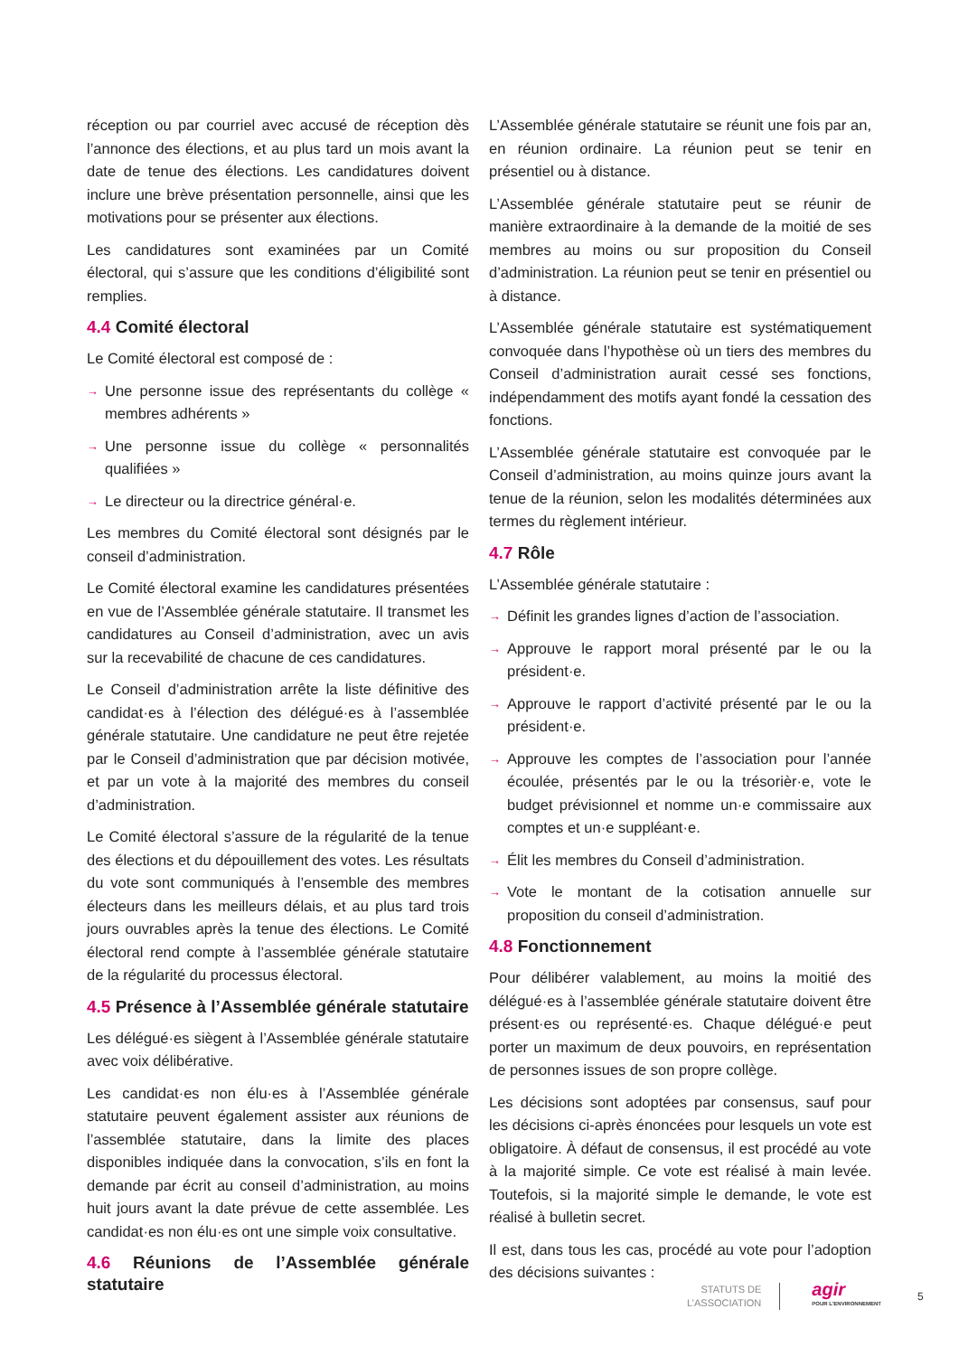réception ou par courriel avec accusé de réception dès l’annonce des élections, et au plus tard un mois avant la date de tenue des élections. Les candidatures doivent inclure une brève présentation personnelle, ainsi que les motivations pour se présenter aux élections.
Les candidatures sont examinées par un Comité électoral, qui s’assure que les conditions d’éligibilité sont remplies.
4.4 Comité électoral
Le Comité électoral est composé de :
→ Une personne issue des représentants du collège « membres adhérents »
→ Une personne issue du collège « personnalités qualifiées »
→ Le directeur ou la directrice général·e.
Les membres du Comité électoral sont désignés par le conseil d’administration.
Le Comité électoral examine les candidatures présentées en vue de l’Assemblée générale statutaire. Il transmet les candidatures au Conseil d’administration, avec un avis sur la recevabilité de chacune de ces candidatures.
Le Conseil d’administration arrête la liste définitive des candidat·es à l’élection des délégué·es à l’assemblée générale statutaire. Une candidature ne peut être rejetée par le Conseil d’administration que par décision motivée, et par un vote à la majorité des membres du conseil d’administration.
Le Comité électoral s’assure de la régularité de la tenue des élections et du dépouillement des votes. Les résultats du vote sont communiqués à l’ensemble des membres électeurs dans les meilleurs délais, et au plus tard trois jours ouvrables après la tenue des élections. Le Comité électoral rend compte à l’assemblée générale statutaire de la régularité du processus électoral.
4.5 Présence à l’Assemblée générale statutaire
Les délégué·es siègent à l’Assemblée générale statutaire avec voix délibérative.
Les candidat·es non élu·es à l’Assemblée générale statutaire peuvent également assister aux réunions de l’assemblée statutaire, dans la limite des places disponibles indiquée dans la convocation, s’ils en font la demande par écrit au conseil d’administration, au moins huit jours avant la date prévue de cette assemblée. Les candidat·es non élu·es ont une simple voix consultative.
4.6 Réunions de l’Assemblée générale statutaire
L’Assemblée générale statutaire se réunit une fois par an, en réunion ordinaire. La réunion peut se tenir en présentiel ou à distance.
L’Assemblée générale statutaire peut se réunir de manière extraordinaire à la demande de la moitié de ses membres au moins ou sur proposition du Conseil d’administration. La réunion peut se tenir en présentiel ou à distance.
L’Assemblée générale statutaire est systématiquement convoquée dans l’hypothèse où un tiers des membres du Conseil d’administration aurait cessé ses fonctions, indépendamment des motifs ayant fondé la cessation des fonctions.
L’Assemblée générale statutaire est convoquée par le Conseil d’administration, au moins quinze jours avant la tenue de la réunion, selon les modalités déterminées aux termes du règlement intérieur.
4.7 Rôle
L’Assemblée générale statutaire :
→ Définit les grandes lignes d’action de l’association.
→ Approuve le rapport moral présenté par le ou la président·e.
→ Approuve le rapport d’activité présenté par le ou la président·e.
→ Approuve les comptes de l’association pour l’année écoulée, présentés par le ou la trésorièr·e, vote le budget prévisionnel et nomme un·e commissaire aux comptes et un·e suppléant·e.
→ Élit les membres du Conseil d’administration.
→ Vote le montant de la cotisation annuelle sur proposition du conseil d’administration.
4.8 Fonctionnement
Pour délibérer valablement, au moins la moitié des délégué·es à l’assemblée générale statutaire doivent être présent·es ou représenté·es. Chaque délégué·e peut porter un maximum de deux pouvoirs, en représentation de personnes issues de son propre collège.
Les décisions sont adoptées par consensus, sauf pour les décisions ci-après énoncées pour lesquels un vote est obligatoire. À défaut de consensus, il est procédé au vote à la majorité simple. Ce vote est réalisé à main levée. Toutefois, si la majorité simple le demande, le vote est réalisé à bulletin secret.
Il est, dans tous les cas, procédé au vote pour l’adoption des décisions suivantes :
STATUTS DE
L’ASSOCIATION
agir
POUR L’ENVIRONNEMENT
5